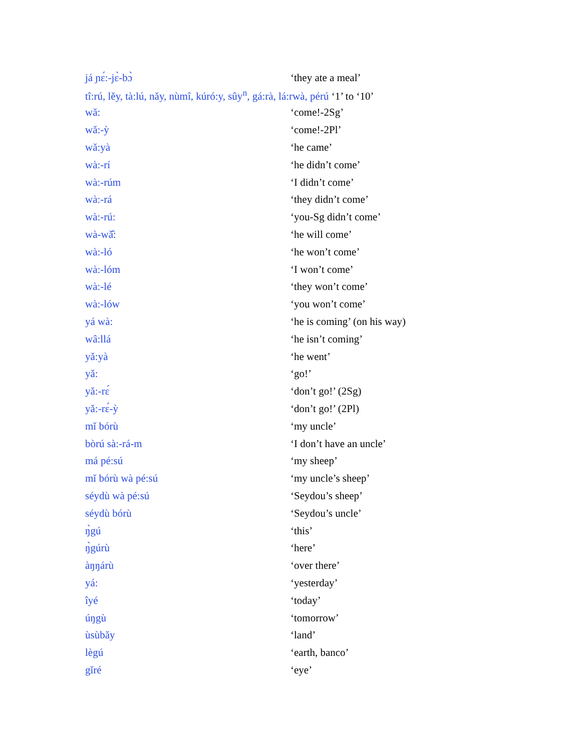| já ɲɛ́:-jɛ̀-bɔ̀ | ‘they ate a meal’ |
| tî:rú, lěy, tà:lú, nǎy, nùmî, kúró:y, sûy<sup>n</sup>, gá:rà, lá:rwà, pérú ‘1’ to ‘10’ | |
| wǎ: | ‘come!-2Sg’ |
| wǎ:-ỳ | ‘come!-2Pl’ |
| wǎ:yà | ‘he came’ |
| wà:-rí | ‘he didn’t come’ |
| wà:-rúm | ‘I didn’t come’ |
| wà:-rá | ‘they didn’t come’ |
| wà:-rú: | ‘you-Sg didn’t come’ |
| wà-wǎ̂: | ‘he will come’ |
| wà:-ló | ‘he won’t come’ |
| wà:-lóm | ‘I won’t come’ |
| wà:-lé | ‘they won’t come’ |
| wà:-lów | ‘you won’t come’ |
| yá wà: | ‘he is coming’ (on his way) |
| wâ:llá | ‘he isn’t coming’ |
| yǎ:yà | ‘he went’ |
| yǎ: | ‘go!’ |
| yǎ:-rɛ́ | ‘don’t go!’ (2Sg) |
| yǎ:-rɛ́-ỳ | ‘don’t go!’ (2Pl) |
| mǐ bórù | ‘my uncle’ |
| bòrú sà:-rá-m | ‘I don’t have an uncle’ |
| má pé:sú | ‘my sheep’ |
| mǐ bórù wà pé:sú | ‘my uncle’s sheep’ |
| séydù wà pé:sú | ‘Seydou’s sheep’ |
| séydù bórù | ‘Seydou’s uncle’ |
| ŋ̀gú | ‘this’ |
| ŋ̀gúrù | ‘here’ |
| àŋŋárù | ‘over there’ |
| yá: | ‘yesterday’ |
| îyé | ‘today’ |
| úŋgù | ‘tomorrow’ |
| ùsùbǎy | ‘land’ |
| lègú | ‘earth, banco’ |
| gǐré | ‘eye’ |